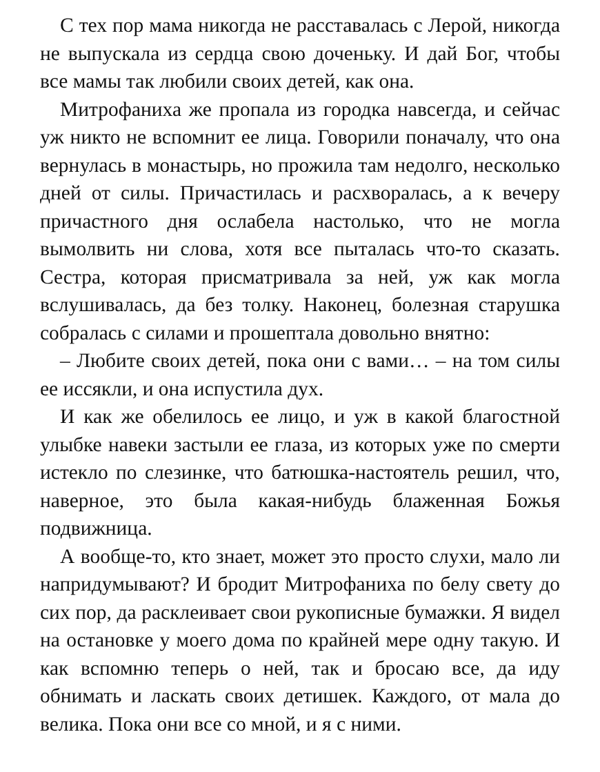С тех пор мама никогда не расставалась с Лерой, никогда не выпускала из сердца свою доченьку. И дай Бог, чтобы все мамы так любили своих детей, как она.
Митрофаниха же пропала из городка навсегда, и сейчас уж никто не вспомнит ее лица. Говорили поначалу, что она вернулась в монастырь, но прожила там недолго, несколько дней от силы. Причастилась и расхворалась, а к вечеру причастного дня ослабела настолько, что не могла вымолвить ни слова, хотя все пыталась что-то сказать. Сестра, которая присматривала за ней, уж как могла вслушивалась, да без толку. Наконец, болезная старушка собралась с силами и прошептала довольно внятно:
– Любите своих детей, пока они с вами… – на том силы ее иссякли, и она испустила дух.
И как же обелилось ее лицо, и уж в какой благостной улыбке навеки застыли ее глаза, из которых уже по смерти истекло по слезинке, что батюшка-настоятель решил, что, наверное, это была какая-нибудь блаженная Божья подвижница.
А вообще-то, кто знает, может это просто слухи, мало ли напридумывают? И бродит Митрофаниха по белу свету до сих пор, да расклеивает свои рукописные бумажки. Я видел на остановке у моего дома по крайней мере одну такую. И как вспомню теперь о ней, так и бросаю все, да иду обнимать и ласкать своих детишек. Каждого, от мала до велика. Пока они все со мной, и я с ними.